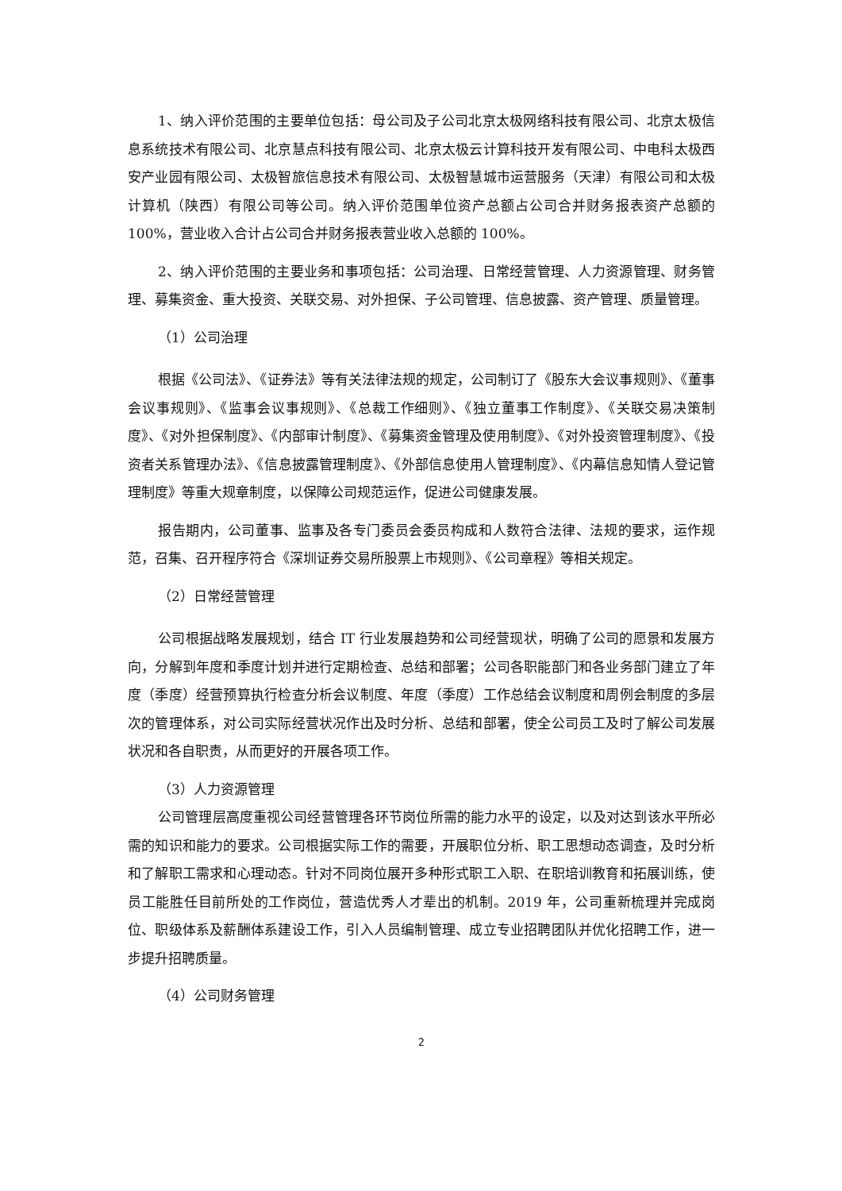1、纳入评价范围的主要单位包括：母公司及子公司北京太极网络科技有限公司、北京太极信息系统技术有限公司、北京慧点科技有限公司、北京太极云计算科技开发有限公司、中电科太极西安产业园有限公司、太极智旅信息技术有限公司、太极智慧城市运营服务（天津）有限公司和太极计算机（陕西）有限公司等公司。纳入评价范围单位资产总额占公司合并财务报表资产总额的 100%，营业收入合计占公司合并财务报表营业收入总额的 100%。
2、纳入评价范围的主要业务和事项包括：公司治理、日常经营管理、人力资源管理、财务管理、募集资金、重大投资、关联交易、对外担保、子公司管理、信息披露、资产管理、质量管理。
（1）公司治理
根据《公司法》、《证券法》等有关法律法规的规定，公司制订了《股东大会议事规则》、《董事会议事规则》、《监事会议事规则》、《总裁工作细则》、《独立董事工作制度》、《关联交易决策制度》、《对外担保制度》、《内部审计制度》、《募集资金管理及使用制度》、《对外投资管理制度》、《投资者关系管理办法》、《信息披露管理制度》、《外部信息使用人管理制度》、《内幕信息知情人登记管理制度》等重大规章制度，以保障公司规范运作，促进公司健康发展。
报告期内，公司董事、监事及各专门委员会委员构成和人数符合法律、法规的要求，运作规范，召集、召开程序符合《深圳证券交易所股票上市规则》、《公司章程》等相关规定。
（2）日常经营管理
公司根据战略发展规划，结合 IT 行业发展趋势和公司经营现状，明确了公司的愿景和发展方向，分解到年度和季度计划并进行定期检查、总结和部署；公司各职能部门和各业务部门建立了年度（季度）经营预算执行检查分析会议制度、年度（季度）工作总结会议制度和周例会制度的多层次的管理体系，对公司实际经营状况作出及时分析、总结和部署，使全公司员工及时了解公司发展状况和各自职责，从而更好的开展各项工作。
（3）人力资源管理
公司管理层高度重视公司经营管理各环节岗位所需的能力水平的设定，以及对达到该水平所必需的知识和能力的要求。公司根据实际工作的需要，开展职位分析、职工思想动态调查，及时分析和了解职工需求和心理动态。针对不同岗位展开多种形式职工入职、在职培训教育和拓展训练，使员工能胜任目前所处的工作岗位，营造优秀人才辈出的机制。2019 年，公司重新梳理并完成岗位、职级体系及薪酬体系建设工作，引入人员编制管理、成立专业招聘团队并优化招聘工作，进一步提升招聘质量。
（4）公司财务管理
2